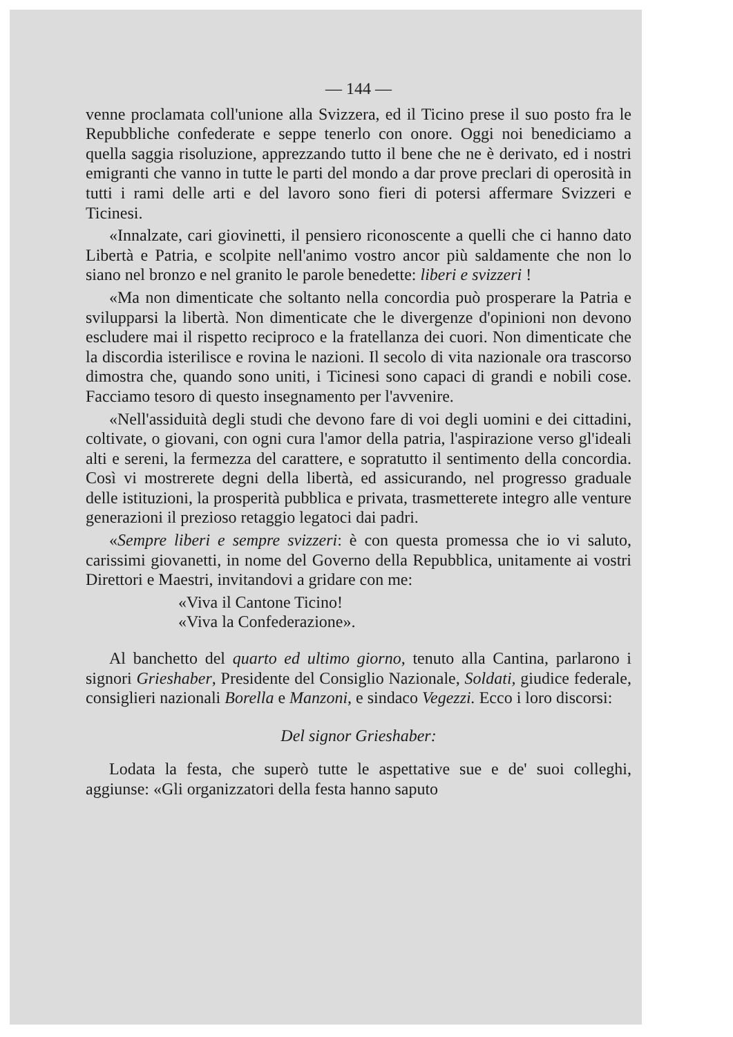— 144 —
venne proclamata coll'unione alla Svizzera, ed il Ticino prese il suo posto fra le Repubbliche confederate e seppe tenerlo con onore. Oggi noi benediciamo a quella saggia risoluzione, apprezzando tutto il bene che ne è derivato, ed i nostri emigranti che vanno in tutte le parti del mondo a dar prove preclari di operosità in tutti i rami delle arti e del lavoro sono fieri di potersi affermare Svizzeri e Ticinesi.
«Innalzate, cari giovinetti, il pensiero riconoscente a quelli che ci hanno dato Libertà e Patria, e scolpite nell'animo vostro ancor più saldamente che non lo siano nel bronzo e nel granito le parole benedette: liberi e svizzeri !
«Ma non dimenticate che soltanto nella concordia può prosperare la Patria e svilupparsi la libertà. Non dimenticate che le divergenze d'opinioni non devono escludere mai il rispetto reciproco e la fratellanza dei cuori. Non dimenticate che la discordia isterilisce e rovina le nazioni. Il secolo di vita nazionale ora trascorso dimostra che, quando sono uniti, i Ticinesi sono capaci di grandi e nobili cose. Facciamo tesoro di questo insegnamento per l'avvenire.
«Nell'assiduità degli studi che devono fare di voi degli uomini e dei cittadini, coltivate, o giovani, con ogni cura l'amor della patria, l'aspirazione verso gl'ideali alti e sereni, la fermezza del carattere, e sopratutto il sentimento della concordia. Così vi mostrerete degni della libertà, ed assicurando, nel progresso graduale delle istituzioni, la prosperità pubblica e privata, trasmetterete integro alle venture generazioni il prezioso retaggio legatoci dai padri.
«Sempre liberi e sempre svizzeri: è con questa promessa che io vi saluto, carissimi giovanetti, in nome del Governo della Repubblica, unitamente ai vostri Direttori e Maestri, invitandovi a gridare con me:
«Viva il Cantone Ticino!
«Viva la Confederazione».
Al banchetto del quarto ed ultimo giorno, tenuto alla Cantina, parlarono i signori Grieshaber, Presidente del Consiglio Nazionale, Soldati, giudice federale, consiglieri nazionali Borella e Manzoni, e sindaco Vegezzi. Ecco i loro discorsi:
Del signor Grieshaber:
Lodata la festa, che superò tutte le aspettative sue e de' suoi colleghi, aggiunse: «Gli organizzatori della festa hanno saputo